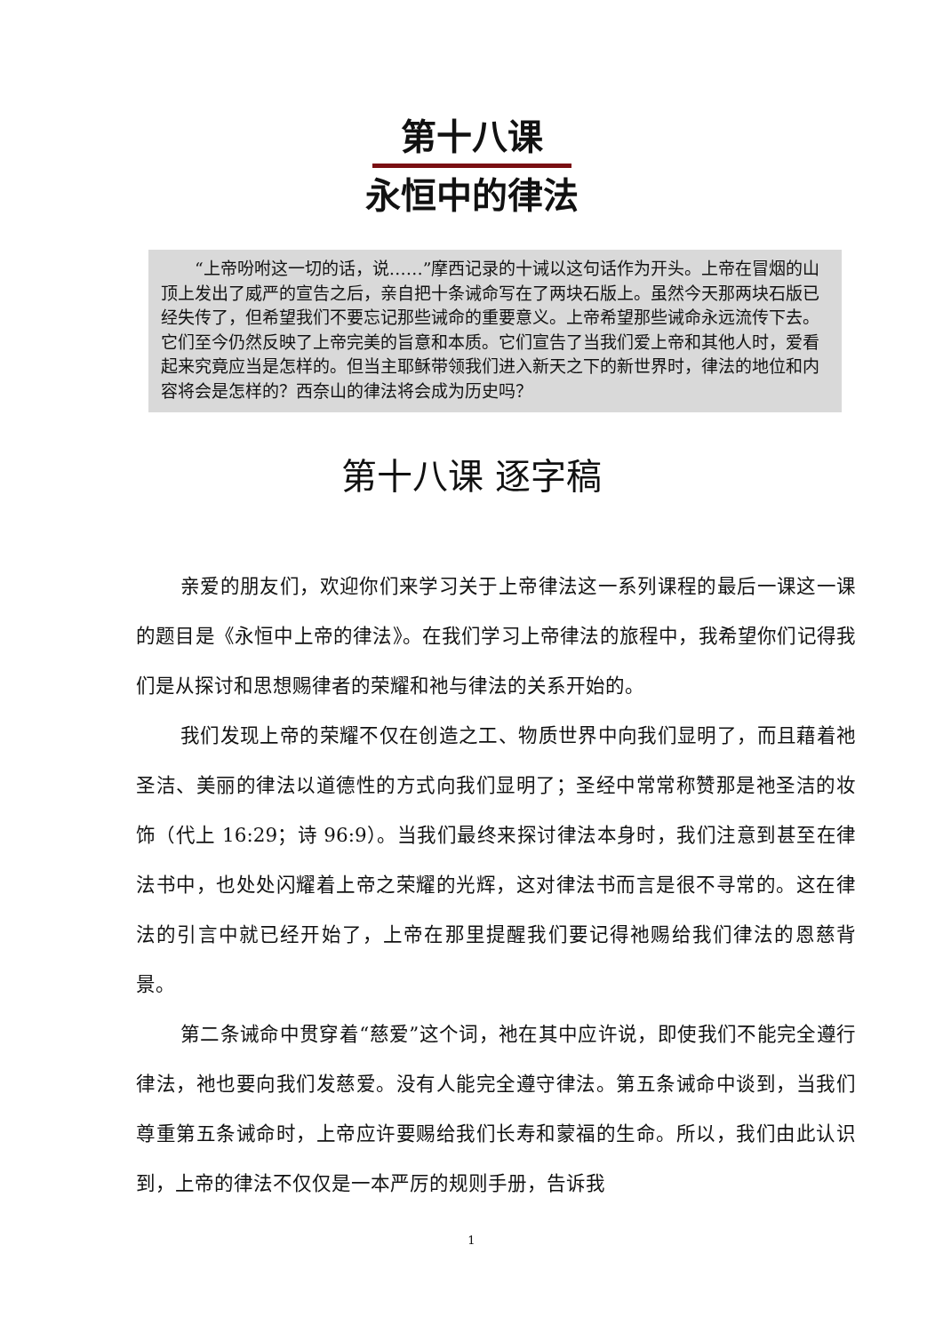第十八课
永恒中的律法
“上帝吩咐这一切的话，说……”摩西记录的十诫以这句话作为开头。上帝在冒烟的山顶上发出了威严的宣告之后，亲自把十条诫命写在了两块石版上。虽然今天那两块石版已经失传了，但希望我们不要忘记那些诫命的重要意义。上帝希望那些诫命永远流传下去。它们至今仍然反映了上帝完美的旨意和本质。它们宣告了当我们爱上帝和其他人时，爱看起来究竟应当是怎样的。但当主耶稣带领我们进入新天之下的新世界时，律法的地位和内容将会是怎样的？西奈山的律法将会成为历史吗？
第十八课 逐字稿
亲爱的朋友们，欢迎你们来学习关于上帝律法这一系列课程的最后一课这一课的题目是《永恒中上帝的律法》。在我们学习上帝律法的旅程中，我希望你们记得我们是从探讨和思想赐律者的荣耀和祂与律法的关系开始的。
我们发现上帝的荣耀不仅在创造之工、物质世界中向我们显明了，而且藉着祂圣洁、美丽的律法以道德性的方式向我们显明了；圣经中常常称赞那是祂圣洁的妆饰（代上 16:29；诗 96:9）。当我们最终来探讨律法本身时，我们注意到甚至在律法书中，也处处闪耀着上帝之荣耀的光辉，这对律法书而言是很不寻常的。这在律法的引言中就已经开始了，上帝在那里提醒我们要记得祂赐给我们律法的恩慈背景。
第二条诫命中贯穿着“慈爱”这个词，祂在其中应许说，即使我们不能完全遵行律法，祂也要向我们发慈爱。没有人能完全遵守律法。第五条诫命中谈到，当我们尊重第五条诫命时，上帝应许要赐给我们长寿和蒙福的生命。所以，我们由此认识到，上帝的律法不仅仅是一本严厉的规则手册，告诉我
1